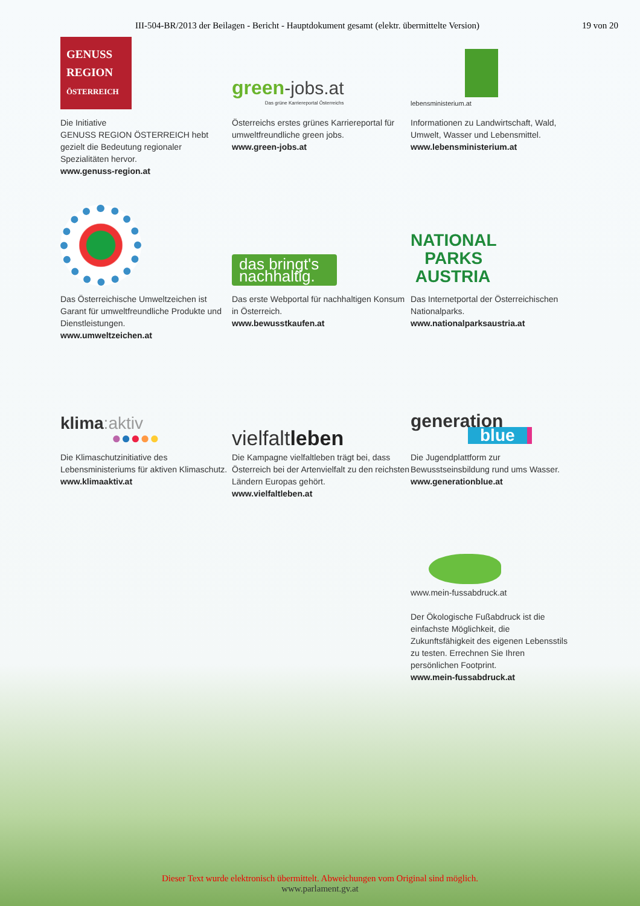III-504-BR/2013 der Beilagen - Bericht - Hauptdokument gesamt (elektr. übermittelte Version) 19 von 20
GENUSS REGION ÖSTERREICH
Die Initiative
GENUSS REGION ÖSTERREICH hebt gezielt die Bedeutung regionaler Spezialitäten hervor.
www.genuss-region.at
green-jobs.at
Das grüne Karriereportal Österreichs
Österreichs erstes grünes Karriereportal für umweltfreundliche green jobs.
www.green-jobs.at
lebensministerium.at
Informationen zu Landwirtschaft, Wald, Umwelt, Wasser und Lebensmittel.
www.lebensministerium.at
Das Österreichische Umweltzeichen ist Garant für umweltfreundliche Produkte und Dienstleistungen.
www.umweltzeichen.at
das bringt's nachhaltig.
Das erste Webportal für nachhaltigen Konsum in Österreich.
www.bewusstkaufen.at
NATIONAL
PARKS
AUSTRIA
Das Internetportal der Österreichischen Nationalparks.
www.nationalparksaustria.at
klima:aktiv
●●●●●
Die Klimaschutzinitiative des Lebensministeriums für aktiven Klimaschutz.
www.klimaaktiv.at
vielfaltleben
Die Kampagne vielfaltleben trägt bei, dass Österreich bei der Artenvielfalt zu den reichsten Ländern Europas gehört.
www.vielfaltleben.at
generation
blue
Die Jugendplattform zur Bewusstseinsbildung rund ums Wasser.
www.generationblue.at
www.mein-fussabdruck.at
Der Ökologische Fußabdruck ist die einfachste Möglichkeit, die Zukunftsfähigkeit des eigenen Lebensstils zu testen. Errechnen Sie Ihren persönlichen Footprint.
www.mein-fussabdruck.at
Dieser Text wurde elektronisch übermittelt. Abweichungen vom Original sind möglich.
www.parlament.gv.at